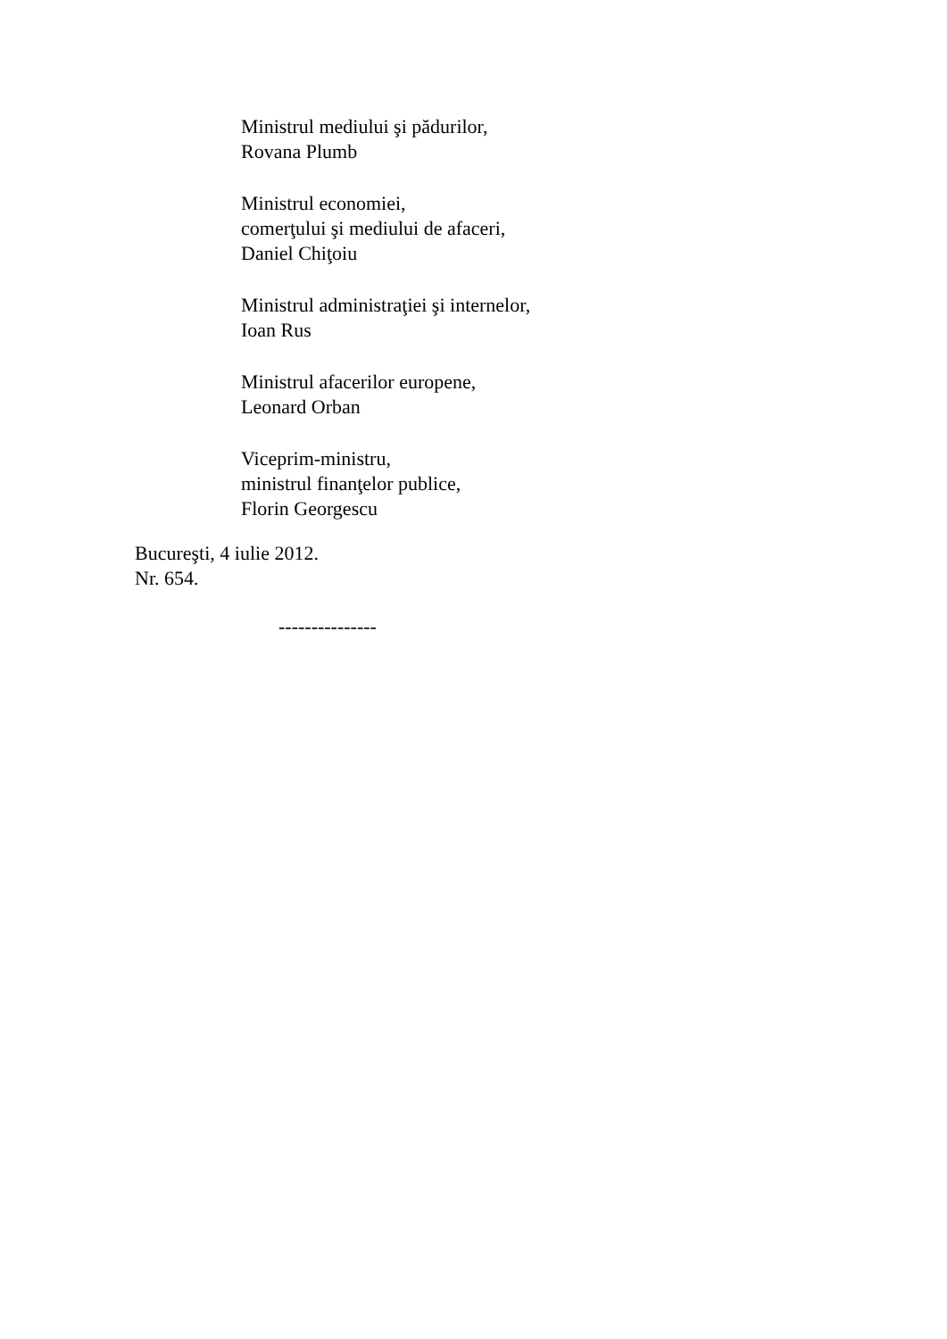Ministrul mediului şi pădurilor,
Rovana Plumb
Ministrul economiei,
comerţului şi mediului de afaceri,
Daniel Chiţoiu
Ministrul administraţiei şi internelor,
Ioan Rus
Ministrul afacerilor europene,
Leonard Orban
Viceprim-ministru,
ministrul finanţelor publice,
Florin Georgescu
Bucureşti, 4 iulie 2012.
Nr. 654.
---------------